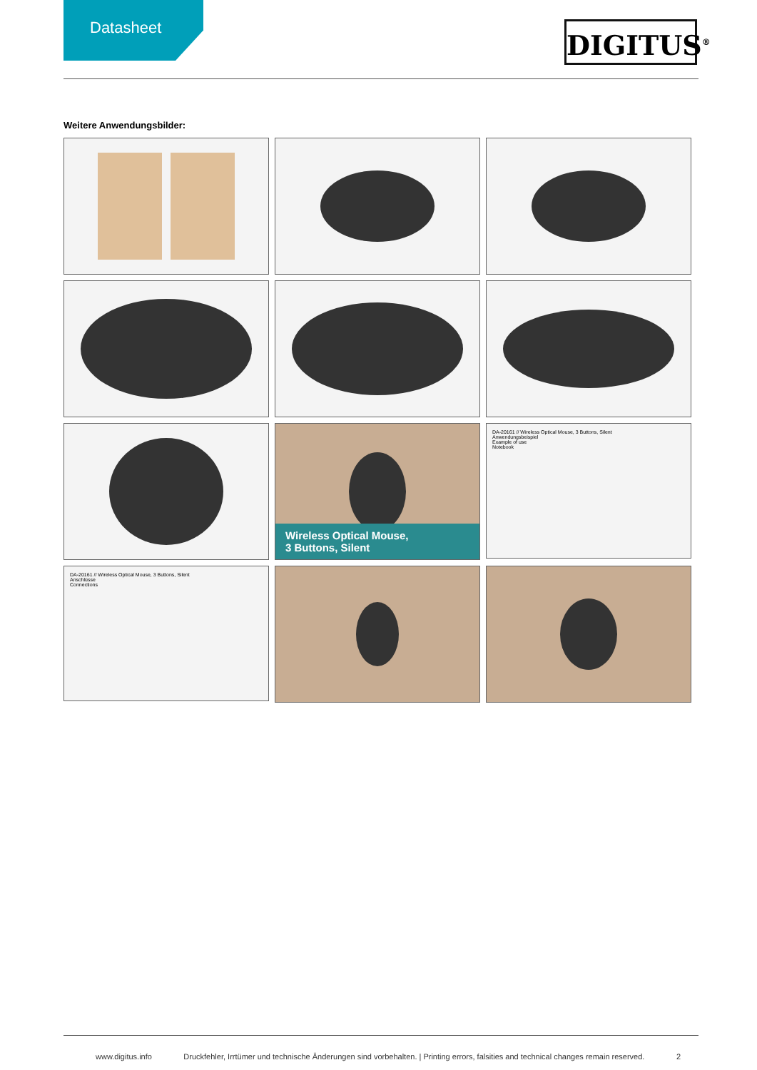Datasheet
DIGITUS<sup>®</sup>
Weitere Anwendungsbilder:
Wireless Optical Mouse,
3 Buttons, Silent
DA-20161 // Wireless Optical Mouse, 3 Buttons, Silent
Anwendungsbeispiel
Example of use
Notebook
DA-20161 // Wireless Optical Mouse, 3 Buttons, Silent
Anschlüsse
Connections
www.digitus.info Druckfehler, Irrtümer und technische Änderungen sind vorbehalten. | Printing errors, falsities and technical changes remain reserved. 2